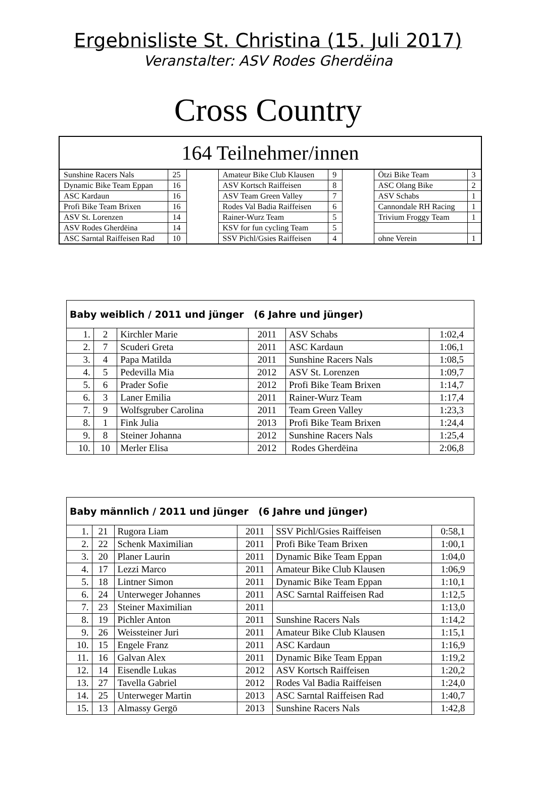Ergebnisliste St. Christina (15. Juli 2017)
Veranstalter: ASV Rodes Gherdëina
Cross Country
| 164 Teilnehmer/innen | | | | | | | |
| --- | --- | --- | --- | --- | --- | --- | --- |
| Sunshine Racers Nals | 25 | | Amateur Bike Club Klausen | 9 | | Ötzi Bike Team | 3 |
| Dynamic Bike Team Eppan | 16 | | ASV Kortsch Raiffeisen | 8 | | ASC Olang Bike | 2 |
| ASC Kardaun | 16 | | ASV Team Green Valley | 7 | | ASV Schabs | 1 |
| Profi Bike Team Brixen | 16 | | Rodes Val Badia Raiffeisen | 6 | | Cannondale RH Racing | 1 |
| ASV St. Lorenzen | 14 | | Rainer-Wurz Team | 5 | | Trivium Froggy Team | 1 |
| ASV Rodes Gherdëina | 14 | | KSV for fun cycling Team | 5 | | | |
| ASC Sarntal Raiffeisen Rad | 10 | | SSV Pichl/Gsies Raiffeisen | 4 | | ohne Verein | 1 |
| Baby weiblich / 2011 und jünger (6 Jahre und jünger) | | | | | |
| --- | --- | --- | --- | --- | --- |
| 1. | 2 | Kirchler Marie | 2011 | ASV Schabs | 1:02,4 |
| 2. | 7 | Scuderi Greta | 2011 | ASC Kardaun | 1:06,1 |
| 3. | 4 | Papa Matilda | 2011 | Sunshine Racers Nals | 1:08,5 |
| 4. | 5 | Pedevilla Mia | 2012 | ASV St. Lorenzen | 1:09,7 |
| 5. | 6 | Prader Sofie | 2012 | Profi Bike Team Brixen | 1:14,7 |
| 6. | 3 | Laner Emilia | 2011 | Rainer-Wurz Team | 1:17,4 |
| 7. | 9 | Wolfsgruber Carolina | 2011 | Team Green Valley | 1:23,3 |
| 8. | 1 | Fink Julia | 2013 | Profi Bike Team Brixen | 1:24,4 |
| 9. | 8 | Steiner Johanna | 2012 | Sunshine Racers Nals | 1:25,4 |
| 10. | 10 | Merler Elisa | 2012 | Rodes Gherdëina | 2:06,8 |
| Baby männlich / 2011 und jünger (6 Jahre und jünger) | | | | | |
| --- | --- | --- | --- | --- | --- |
| 1. | 21 | Rugora Liam | 2011 | SSV Pichl/Gsies Raiffeisen | 0:58,1 |
| 2. | 22 | Schenk Maximilian | 2011 | Profi Bike Team Brixen | 1:00,1 |
| 3. | 20 | Planer Laurin | 2011 | Dynamic Bike Team Eppan | 1:04,0 |
| 4. | 17 | Lezzi Marco | 2011 | Amateur Bike Club Klausen | 1:06,9 |
| 5. | 18 | Lintner Simon | 2011 | Dynamic Bike Team Eppan | 1:10,1 |
| 6. | 24 | Unterweger Johannes | 2011 | ASC Sarntal Raiffeisen Rad | 1:12,5 |
| 7. | 23 | Steiner Maximilian | 2011 | | 1:13,0 |
| 8. | 19 | Pichler Anton | 2011 | Sunshine Racers Nals | 1:14,2 |
| 9. | 26 | Weissteiner Juri | 2011 | Amateur Bike Club Klausen | 1:15,1 |
| 10. | 15 | Engele Franz | 2011 | ASC Kardaun | 1:16,9 |
| 11. | 16 | Galvan Alex | 2011 | Dynamic Bike Team Eppan | 1:19,2 |
| 12. | 14 | Eisendle Lukas | 2012 | ASV Kortsch Raiffeisen | 1:20,2 |
| 13. | 27 | Tavella Gabriel | 2012 | Rodes Val Badia Raiffeisen | 1:24,0 |
| 14. | 25 | Unterweger Martin | 2013 | ASC Sarntal Raiffeisen Rad | 1:40,7 |
| 15. | 13 | Almassy Gergö | 2013 | Sunshine Racers Nals | 1:42,8 |